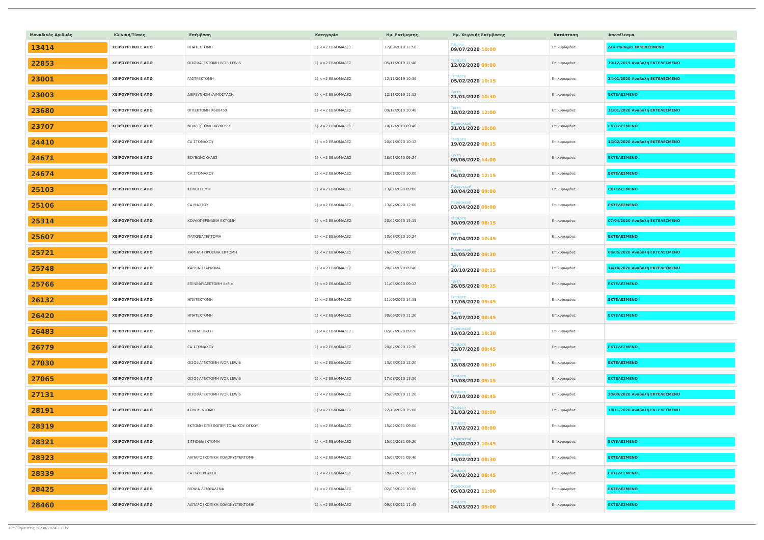| Μοναδικός Αριθμός | Κλινική/Τύπος | Επέμβαση | Κατηγορία | Ημ. Εκτίμησης | Ημ. Χειρ/κής Επέμβασης | Κατάσταση | Αποτέλεσμα |
| --- | --- | --- | --- | --- | --- | --- | --- |
| 13414 | ΧΕΙΡΟΥΡΓΙΚΗ Ε ΑΠΘ | ΗΠΑΤΕΚΤΟΜΗ | (1) <=2 ΕΒΔΟΜΑΔΕΣ | 17/09/2018 11:58 | Πέμπτη 09/07/2020 10:00 | Επικυρωμένα | Δεν επιθυμεί ΕΚΤΕΛΕΣΜΕΝΟ |
| 22853 | ΧΕΙΡΟΥΡΓΙΚΗ Ε ΑΠΘ | ΟΙΣΟΦΑΓΕΚΤΟΜΗ IVOR LEWIS | (1) <=2 ΕΒΔΟΜΑΔΕΣ | 05/11/2019 11:48 | Τετάρτη 12/02/2020 09:00 | Επικυρωμένα | 10/12/2019 Αναβολή ΕΚΤΕΛΕΣΜΕΝΟ |
| 23001 | ΧΕΙΡΟΥΡΓΙΚΗ Ε ΑΠΘ | ΓΑΣΤΡΕΚΤΟΜΗ | (1) <=2 ΕΒΔΟΜΑΔΕΣ | 12/11/2019 10:36 | Τετάρτη 05/02/2020 10:15 | Επικυρωμένα | 24/01/2020 Αναβολή ΕΚΤΕΛΕΣΜΕΝΟ |
| 23003 | ΧΕΙΡΟΥΡΓΙΚΗ Ε ΑΠΘ | ΔΙΕΡΕΥΝΗΣΗ /ΑΙΜΟΣΤΑΣΗ | (1) <=2 ΕΒΔΟΜΑΔΕΣ | 12/11/2019 11:12 | Τρίτη 21/01/2020 10:30 | Επικυρωμένα | ΕΚΤΕΛΕΣΜΕΝΟ |
| 23680 | ΧΕΙΡΟΥΡΓΙΚΗ Ε ΑΠΘ | ΟΓΚΕΚΤΟΜΗ Χ680459 | (1) <=2 ΕΒΔΟΜΑΔΕΣ | 09/12/2019 10:48 | Τρίτη 18/02/2020 12:00 | Επικυρωμένα | 31/01/2020 Αναβολή ΕΚΤΕΛΕΣΜΕΝΟ |
| 23707 | ΧΕΙΡΟΥΡΓΙΚΗ Ε ΑΠΘ | ΝΕΦΡΕΚΤΟΜΗ Χ680399 | (1) <=2 ΕΒΔΟΜΑΔΕΣ | 10/12/2019 09:48 | Παρασκευή 31/01/2020 10:00 | Επικυρωμένα | ΕΚΤΕΛΕΣΜΕΝΟ |
| 24410 | ΧΕΙΡΟΥΡΓΙΚΗ Ε ΑΠΘ | CA ΣΤΟΜΑΧΟΥ | (1) <=2 ΕΒΔΟΜΑΔΕΣ | 20/01/2020 10:12 | Τετάρτη 19/02/2020 08:15 | Επικυρωμένα | 14/02/2020 Αναβολή ΕΚΤΕΛΕΣΜΕΝΟ |
| 24671 | ΧΕΙΡΟΥΡΓΙΚΗ Ε ΑΠΘ | ΒΟΥΒΩΝΟΚΗΛΕΣ | (1) <=2 ΕΒΔΟΜΑΔΕΣ | 28/01/2020 09:24 | Τρίτη 09/06/2020 14:00 | Επικυρωμένα | ΕΚΤΕΛΕΣΜΕΝΟ |
| 24674 | ΧΕΙΡΟΥΡΓΙΚΗ Ε ΑΠΘ | CA ΣΤΟΜΑΧΟΥ | (1) <=2 ΕΒΔΟΜΑΔΕΣ | 28/01/2020 10:00 | Τρίτη 04/02/2020 12:15 | Επικυρωμένα | ΕΚΤΕΛΕΣΜΕΝΟ |
| 25103 | ΧΕΙΡΟΥΡΓΙΚΗ Ε ΑΠΘ | ΚΟΛΕΚΤΟΜΗ | (1) <=2 ΕΒΔΟΜΑΔΕΣ | 13/02/2020 09:00 | Παρασκευή 10/04/2020 09:00 | Επικυρωμένα | ΕΚΤΕΛΕΣΜΕΝΟ |
| 25106 | ΧΕΙΡΟΥΡΓΙΚΗ Ε ΑΠΘ | CA ΜΑΣΤΟΥ | (1) <=2 ΕΒΔΟΜΑΔΕΣ | 13/02/2020 12:00 | Παρασκευή 03/04/2020 09:00 | Επικυρωμένα | ΕΚΤΕΛΕΣΜΕΝΟ |
| 25314 | ΧΕΙΡΟΥΡΓΙΚΗ Ε ΑΠΘ | ΚΟΙΛΙΟΠΕΡΙΝΑΙΚΗ ΕΚΤΟΜΗ | (1) <=2 ΕΒΔΟΜΑΔΕΣ | 20/02/2020 15:15 | Τετάρτη 30/09/2020 08:15 | Επικυρωμένα | 07/04/2020 Αναβολή ΕΚΤΕΛΕΣΜΕΝΟ |
| 25607 | ΧΕΙΡΟΥΡΓΙΚΗ Ε ΑΠΘ | ΠΑΓΚΡΕΑΤΕΚΤΟΜΗ | (1) <=2 ΕΒΔΟΜΑΔΕΣ | 10/03/2020 10:24 | Τρίτη 07/04/2020 10:45 | Επικυρωμένα | ΕΚΤΕΛΕΣΜΕΝΟ |
| 25721 | ΧΕΙΡΟΥΡΓΙΚΗ Ε ΑΠΘ | ΧΑΜΗΛΗ ΠΡΟΣΘΙΑ ΕΚΤΟΜΗ | (1) <=2 ΕΒΔΟΜΑΔΕΣ | 16/04/2020 09:00 | Παρασκευή 15/05/2020 09:30 | Επικυρωμένα | 08/05/2020 Αναβολή ΕΚΤΕΛΕΣΜΕΝΟ |
| 25748 | ΧΕΙΡΟΥΡΓΙΚΗ Ε ΑΠΘ | ΚΑΡΚΙΝΟΣΑΡΚΩΜΑ | (1) <=2 ΕΒΔΟΜΑΔΕΣ | 28/04/2020 09:48 | Τρίτη 20/10/2020 08:15 | Επικυρωμένα | 14/10/2020 Αναβολή ΕΚΤΕΛΕΣΜΕΝΟ |
| 25766 | ΧΕΙΡΟΥΡΓΙΚΗ Ε ΑΠΘ | ΕΠΙΝΕΦΡΙΔΕΚΤΟΜΗ δεξια | (1) <=2 ΕΒΔΟΜΑΔΕΣ | 11/05/2020 09:12 | Τρίτη 26/05/2020 09:15 | Επικυρωμένα | ΕΚΤΕΛΕΣΜΕΝΟ |
| 26132 | ΧΕΙΡΟΥΡΓΙΚΗ Ε ΑΠΘ | ΗΠΑΤΕΚΤΟΜΗ | (1) <=2 ΕΒΔΟΜΑΔΕΣ | 11/06/2020 14:39 | Τετάρτη 17/06/2020 09:45 | Επικυρωμένα | ΕΚΤΕΛΕΣΜΕΝΟ |
| 26420 | ΧΕΙΡΟΥΡΓΙΚΗ Ε ΑΠΘ | ΗΠΑΤΕΚΤΟΜΗ | (1) <=2 ΕΒΔΟΜΑΔΕΣ | 30/06/2020 11:20 | Τρίτη 14/07/2020 08:45 | Επικυρωμένα | ΕΚΤΕΛΕΣΜΕΝΟ |
| 26483 | ΧΕΙΡΟΥΡΓΙΚΗ Ε ΑΠΘ | ΧΟΛΟΛΙΘΙΑΣΗ | (1) <=2 ΕΒΔΟΜΑΔΕΣ | 02/07/2020 09:20 | Παρασκευή 19/03/2021 10:30 | Επικυρωμένα | |
| 26779 | ΧΕΙΡΟΥΡΓΙΚΗ Ε ΑΠΘ | CA ΣΤΟΜΑΧΟΥ | (1) <=2 ΕΒΔΟΜΑΔΕΣ | 20/07/2020 12:30 | Τετάρτη 22/07/2020 09:45 | Επικυρωμένα | ΕΚΤΕΛΕΣΜΕΝΟ |
| 27030 | ΧΕΙΡΟΥΡΓΙΚΗ Ε ΑΠΘ | ΟΙΣΟΦΑΓΕΚΤΟΜΗ IVOR LEWIS | (1) <=2 ΕΒΔΟΜΑΔΕΣ | 13/08/2020 12:20 | Τρίτη 18/08/2020 08:30 | Επικυρωμένα | ΕΚΤΕΛΕΣΜΕΝΟ |
| 27065 | ΧΕΙΡΟΥΡΓΙΚΗ Ε ΑΠΘ | ΟΙΣΟΦΑΓΕΚΤΟΜΗ IVOR LEWIS | (1) <=2 ΕΒΔΟΜΑΔΕΣ | 17/08/2020 13:30 | Τετάρτη 19/08/2020 09:15 | Επικυρωμένα | ΕΚΤΕΛΕΣΜΕΝΟ |
| 27131 | ΧΕΙΡΟΥΡΓΙΚΗ Ε ΑΠΘ | ΟΙΣΟΦΑΓΕΚΤΟΜΗ IVOR LEWIS | (1) <=2 ΕΒΔΟΜΑΔΕΣ | 25/08/2020 11:20 | Τετάρτη 07/10/2020 08:45 | Επικυρωμένα | 30/09/2020 Αναβολή ΕΚΤΕΛΕΣΜΕΝΟ |
| 28191 | ΧΕΙΡΟΥΡΓΙΚΗ Ε ΑΠΘ | ΚΟΛΕΚΕΚΤΟΜΗ | (1) <=2 ΕΒΔΟΜΑΔΕΣ | 22/10/2020 15:00 | Τετάρτη 31/03/2021 08:00 | Επικυρωμένα | 18/11/2020 Αναβολή ΕΚΤΕΛΕΣΜΕΝΟ |
| 28319 | ΧΕΙΡΟΥΡΓΙΚΗ Ε ΑΠΘ | ΕΚΤΟΜΗ ΟΠΙΣΘΟΠΕΡΙΤΟΝΑΙΚΟΥ ΟΓΚΟΥ | (1) <=2 ΕΒΔΟΜΑΔΕΣ | 15/02/2021 09:00 | Τετάρτη 17/02/2021 08:00 | Επικυρωμένα | |
| 28321 | ΧΕΙΡΟΥΡΓΙΚΗ Ε ΑΠΘ | ΣΙΓΜΟΕΙΔΕΚΤΟΜΗ | (1) <=2 ΕΒΔΟΜΑΔΕΣ | 15/02/2021 09:20 | Παρασκευή 19/02/2021 10:45 | Επικυρωμένα | ΕΚΤΕΛΕΣΜΕΝΟ |
| 28323 | ΧΕΙΡΟΥΡΓΙΚΗ Ε ΑΠΘ | ΛΑΠΑΡΟΣΚΟΠΙΚΗ ΧΟΛΟΚΥΣΤΕΚΤΟΜΗ | (1) <=2 ΕΒΔΟΜΑΔΕΣ | 15/02/2021 09:40 | Παρασκευή 19/02/2021 08:30 | Επικυρωμένα | ΕΚΤΕΛΕΣΜΕΝΟ |
| 28339 | ΧΕΙΡΟΥΡΓΙΚΗ Ε ΑΠΘ | CA ΠΑΓΚΡΕΑΤΟΣ | (1) <=2 ΕΒΔΟΜΑΔΕΣ | 18/02/2021 12:51 | Τετάρτη 24/02/2021 08:45 | Επικυρωμένα | ΕΚΤΕΛΕΣΜΕΝΟ |
| 28425 | ΧΕΙΡΟΥΡΓΙΚΗ Ε ΑΠΘ | ΒΙΟΨΙΑ ΛΕΜΦΑΔΕΝΑ | (1) <=2 ΕΒΔΟΜΑΔΕΣ | 02/03/2021 10:00 | Παρασκευή 05/03/2021 11:00 | Επικυρωμένα | ΕΚΤΕΛΕΣΜΕΝΟ |
| 28460 | ΧΕΙΡΟΥΡΓΙΚΗ Ε ΑΠΘ | ΛΑΠΑΡΟΣΚΟΠΙΚΗ ΧΟΛΟΚΥΣΤΕΚΤΟΜΗ | (1) <=2 ΕΒΔΟΜΑΔΕΣ | 09/03/2021 11:45 | Τετάρτη 24/03/2021 09:00 | Επικυρωμένα | ΕΚΤΕΛΕΣΜΕΝΟ |
Τυπώθηκε στις 16/08/2024 11:05